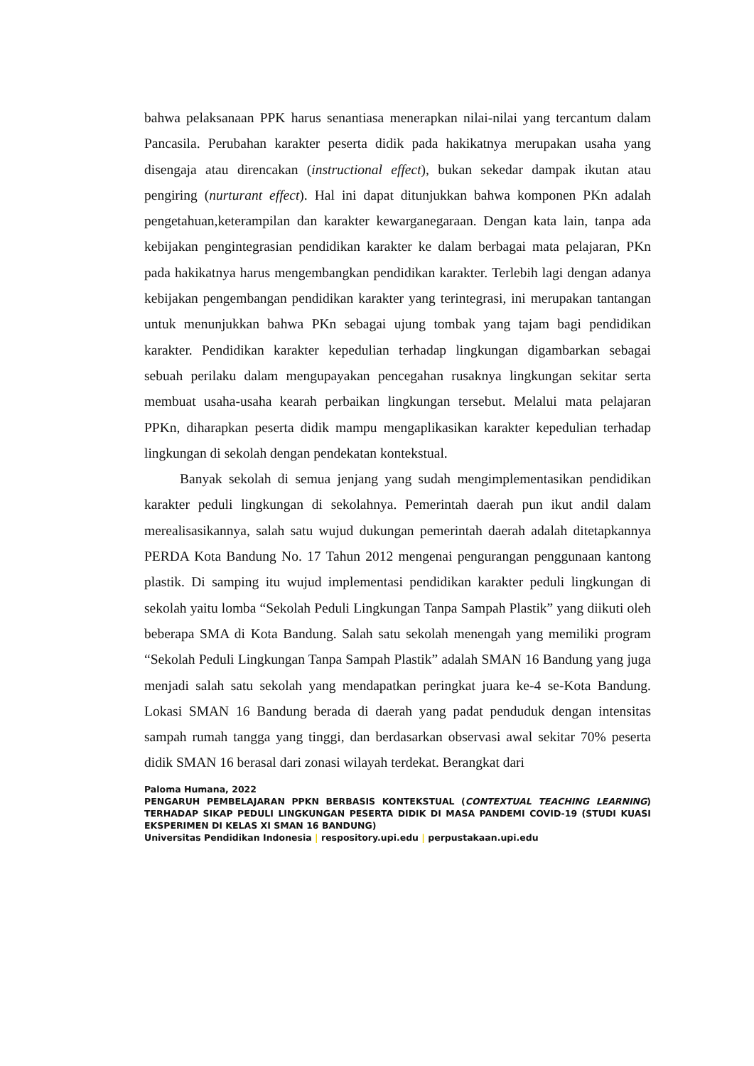bahwa pelaksanaan PPK harus senantiasa menerapkan nilai-nilai yang tercantum dalam Pancasila. Perubahan karakter peserta didik pada hakikatnya merupakan usaha yang disengaja atau direncakan (instructional effect), bukan sekedar dampak ikutan atau pengiring (nurturant effect). Hal ini dapat ditunjukkan bahwa komponen PKn adalah pengetahuan,keterampilan dan karakter kewarganegaraan. Dengan kata lain, tanpa ada kebijakan pengintegrasian pendidikan karakter ke dalam berbagai mata pelajaran, PKn pada hakikatnya harus mengembangkan pendidikan karakter. Terlebih lagi dengan adanya kebijakan pengembangan pendidikan karakter yang terintegrasi, ini merupakan tantangan untuk menunjukkan bahwa PKn sebagai ujung tombak yang tajam bagi pendidikan karakter. Pendidikan karakter kepedulian terhadap lingkungan digambarkan sebagai sebuah perilaku dalam mengupayakan pencegahan rusaknya lingkungan sekitar serta membuat usaha-usaha kearah perbaikan lingkungan tersebut. Melalui mata pelajaran PPKn, diharapkan peserta didik mampu mengaplikasikan karakter kepedulian terhadap lingkungan di sekolah dengan pendekatan kontekstual.
Banyak sekolah di semua jenjang yang sudah mengimplementasikan pendidikan karakter peduli lingkungan di sekolahnya. Pemerintah daerah pun ikut andil dalam merealisasikannya, salah satu wujud dukungan pemerintah daerah adalah ditetapkannya PERDA Kota Bandung No. 17 Tahun 2012 mengenai pengurangan penggunaan kantong plastik. Di samping itu wujud implementasi pendidikan karakter peduli lingkungan di sekolah yaitu lomba “Sekolah Peduli Lingkungan Tanpa Sampah Plastik” yang diikuti oleh beberapa SMA di Kota Bandung. Salah satu sekolah menengah yang memiliki program “Sekolah Peduli Lingkungan Tanpa Sampah Plastik” adalah SMAN 16 Bandung yang juga menjadi salah satu sekolah yang mendapatkan peringkat juara ke-4 se-Kota Bandung. Lokasi SMAN 16 Bandung berada di daerah yang padat penduduk dengan intensitas sampah rumah tangga yang tinggi, dan berdasarkan observasi awal sekitar 70% peserta didik SMAN 16 berasal dari zonasi wilayah terdekat. Berangkat dari
Paloma Humana, 2022
PENGARUH PEMBELAJARAN PPKN BERBASIS KONTEKSTUAL (CONTEXTUAL TEACHING LEARNING) TERHADAP SIKAP PEDULI LINGKUNGAN PESERTA DIDIK DI MASA PANDEMI COVID-19 (STUDI KUASI EKSPERIMEN DI KELAS XI SMAN 16 BANDUNG)
Universitas Pendidikan Indonesia | respository.upi.edu | perpustakaan.upi.edu